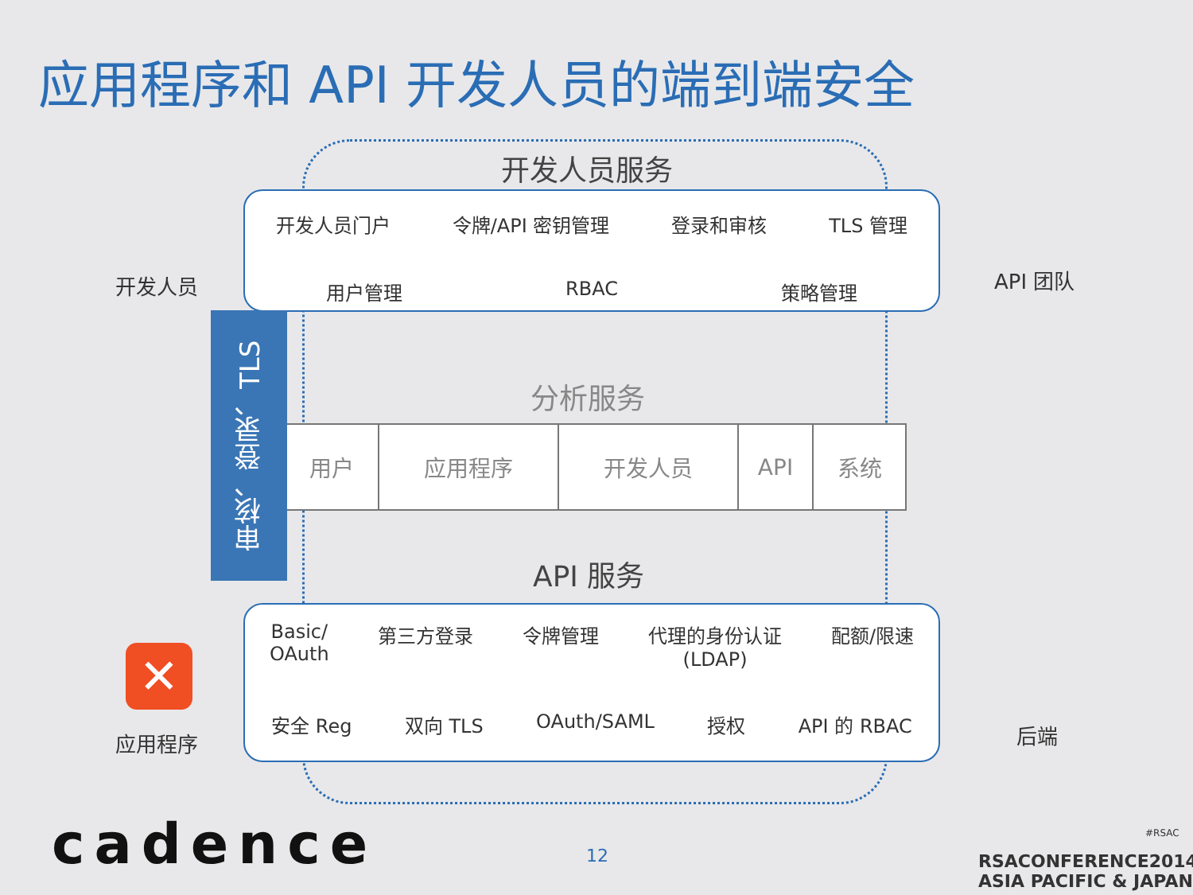应用程序和 API 开发人员的端到端安全
开发人员服务
开发人员门户 令牌/API 密钥管理 登录和审核 TLS 管理
用户管理 RBAC 策略管理
分析服务
| 用户 | 应用程序 | 开发人员 | API | 系统 |
API 服务
Basic/
OAuth 第三方登录 令牌管理 代理的身份认证
(LDAP) 配额/限速
安全 Reg 双向 TLS OAuth/SAML 授权 API 的 RBAC
审核、登录、TLS
开发人员 API 团队
✕
应用程序 后端
cadence 12
RSACONFERENCE2014
ASIA PACIFIC & JAPAN
#RSAC